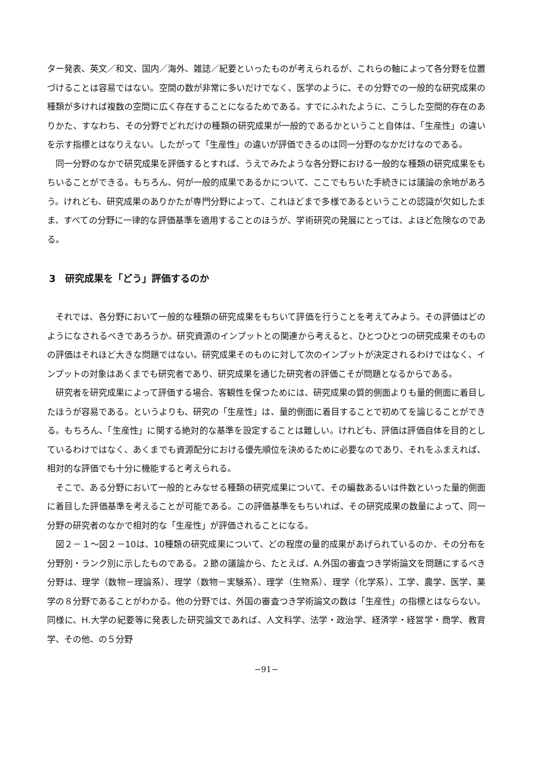ター発表、英文／和文、国内／海外、雑誌／紀要といったものが考えられるが、これらの軸によって各分野を位置づけることは容易ではない。空間の数が非常に多いだけでなく、医学のように、その分野での一般的な研究成果の種類が多ければ複数の空間に広く存在することになるためである。すでにふれたように、こうした空間的存在のありかた、すなわち、その分野でどれだけの種類の研究成果が一般的であるかということ自体は、「生産性」の違いを示す指標とはなりえない。したがって「生産性」の違いが評価できるのは同一分野のなかだけなのである。
同一分野のなかで研究成果を評価するとすれば、うえでみたような各分野における一般的な種類の研究成果をもちいることができる。もちろん、何が一般的成果であるかについて、ここでもちいた手続きには議論の余地があろう。けれども、研究成果のありかたが専門分野によって、これほどまで多様であるということの認識が欠如したまま、すべての分野に一律的な評価基準を適用することのほうが、学術研究の発展にとっては、よほど危険なのである。
3　研究成果を「どう」評価するのか
それでは、各分野において一般的な種類の研究成果をもちいて評価を行うことを考えてみよう。その評価はどのようになされるべきであろうか。研究資源のインプットとの関連から考えると、ひとつひとつの研究成果そのものの評価はそれほど大きな問題ではない。研究成果そのものに対して次のインプットが決定されるわけではなく、インプットの対象はあくまでも研究者であり、研究成果を通じた研究者の評価こそが問題となるからである。
研究者を研究成果によって評価する場合、客観性を保つためには、研究成果の質的側面よりも量的側面に着目したほうが容易である。というよりも、研究の「生産性」は、量的側面に着目することで初めてを論じることができる。もちろん、「生産性」に関する絶対的な基準を設定することは難しい。けれども、評価は評価自体を目的としているわけではなく、あくまでも資源配分における優先順位を決めるために必要なのであり、それをふまえれば、相対的な評価でも十分に機能すると考えられる。
そこで、ある分野において一般的とみなせる種類の研究成果について、その編数あるいは件数といった量的側面に着目した評価基準を考えることが可能である。この評価基準をもちいれば、その研究成果の数量によって、同一分野の研究者のなかで相対的な「生産性」が評価されることになる。
図２－１～図２－10は、10種類の研究成果について、どの程度の量的成果があげられているのか、その分布を分野別・ランク別に示したものである。２節の議論から、たとえば、A.外国の審査つき学術論文を問題にするべき分野は、理学（数物－理論系）、理学（数物－実験系）、理学（生物系）、理学（化学系）、工学、農学、医学、薬学の８分野であることがわかる。他の分野では、外国の審査つき学術論文の数は「生産性」の指標とはならない。同様に、H.大学の紀要等に発表した研究論文であれば、人文科学、法学・政治学、経済学・経営学・商学、教育学、その他、の５分野
−91−